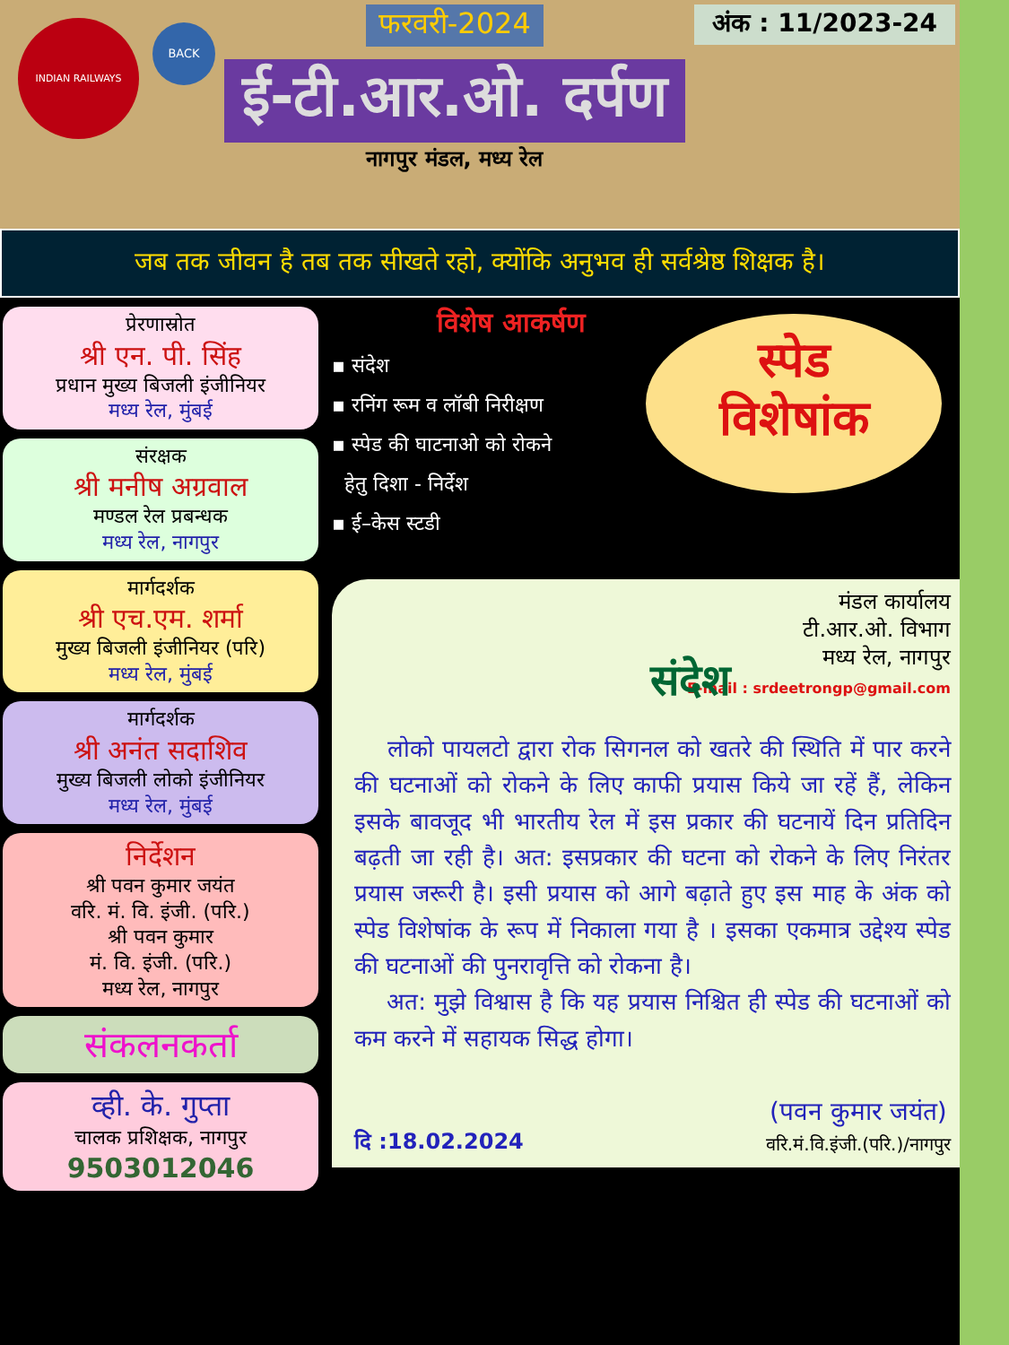INDIAN RAILWAYS
BACK
फरवरी-2024
ई-टी.आर.ओ. दर्पण
नागपुर मंडल, मध्य रेल
अंक : 11/2023-24
जब तक जीवन है तब तक सीखते रहो, क्योंकि अनुभव ही सर्वश्रेष्ठ शिक्षक है।
प्रेरणास्रोत
श्री एन. पी. सिंह
प्रधान मुख्य बिजली इंजीनियर
मध्य रेल, मुंबई
संरक्षक
श्री मनीष अग्रवाल
मण्डल रेल प्रबन्धक
मध्य रेल, नागपुर
मार्गदर्शक
श्री एच.एम. शर्मा
मुख्य बिजली इंजीनियर (परि)
मध्य रेल, मुंबई
मार्गदर्शक
श्री अनंत सदाशिव
मुख्य बिजली लोको इंजीनियर
मध्य रेल, मुंबई
निर्देशन
श्री पवन कुमार जयंत
वरि. मं. वि. इंजी. (परि.)
श्री पवन कुमार
मं. वि. इंजी. (परि.)
मध्य रेल, नागपुर
संकलनकर्ता
व्ही. के. गुप्ता
चालक प्रशिक्षक, नागपुर
9503012046
विशेष आकर्षण
▪ संदेश
▪ रनिंग रूम व लॉबी निरीक्षण
▪ स्पेड की घाटनाओ को रोकने
हेतु दिशा - निर्देश
▪ ई–केस स्टडी
स्पेड
विशेषांक
मंडल कार्यालय
टी.आर.ओ. विभाग
मध्य रेल, नागपुर
E-mail : srdeetrongp@gmail.com
संदेश
लोको पायलटो द्वारा रोक सिगनल को खतरे की स्थिति में पार करने की घटनाओं को रोकने के लिए काफी प्रयास किये जा रहें हैं, लेकिन इसके बावजूद भी भारतीय रेल में इस प्रकार की घटनायें दिन प्रतिदिन बढ़ती जा रही है। अत: इसप्रकार की घटना को रोकने के लिए निरंतर प्रयास जरूरी है। इसी प्रयास को आगे बढ़ाते हुए इस माह के अंक को स्पेड विशेषांक के रूप में निकाला गया है । इसका एकमात्र उद्देश्य स्पेड की घटनाओं की पुनरावृत्ति को रोकना है।
अत: मुझे विश्वास है कि यह प्रयास निश्चित ही स्पेड की घटनाओं को कम करने में सहायक सिद्ध होगा।
दि :18.02.2024
(पवन कुमार जयंत)
वरि.मं.वि.इंजी.(परि.)/नागपुर